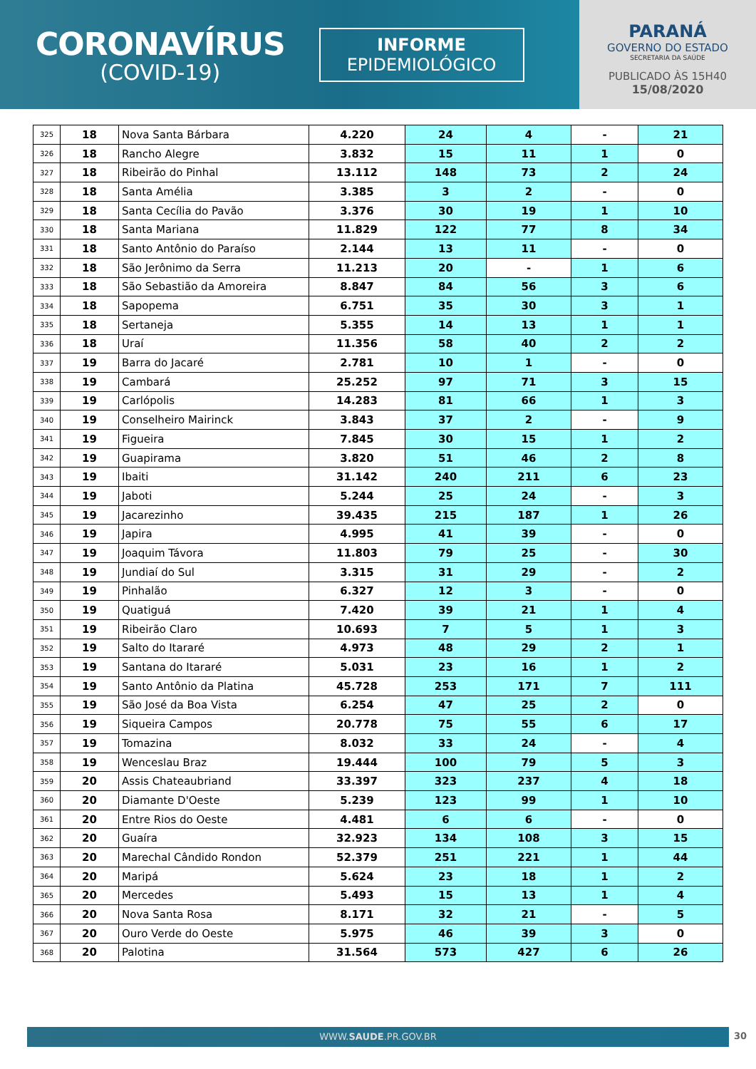CORONAVÍRUS
(COVID-19)
INFORME
EPIDEMIOLÓGICO
PARANÁ
GOVERNO DO ESTADO
SECRETARIA DA SAÚDE
PUBLICADO ÀS 15H40
15/08/2020
| 325 | 18 | Nova Santa Bárbara | 4.220 | 24 | 4 | - | 21 |
| 326 | 18 | Rancho Alegre | 3.832 | 15 | 11 | 1 | 0 |
| 327 | 18 | Ribeirão do Pinhal | 13.112 | 148 | 73 | 2 | 24 |
| 328 | 18 | Santa Amélia | 3.385 | 3 | 2 | - | 0 |
| 329 | 18 | Santa Cecília do Pavão | 3.376 | 30 | 19 | 1 | 10 |
| 330 | 18 | Santa Mariana | 11.829 | 122 | 77 | 8 | 34 |
| 331 | 18 | Santo Antônio do Paraíso | 2.144 | 13 | 11 | - | 0 |
| 332 | 18 | São Jerônimo da Serra | 11.213 | 20 | - | 1 | 6 |
| 333 | 18 | São Sebastião da Amoreira | 8.847 | 84 | 56 | 3 | 6 |
| 334 | 18 | Sapopema | 6.751 | 35 | 30 | 3 | 1 |
| 335 | 18 | Sertaneja | 5.355 | 14 | 13 | 1 | 1 |
| 336 | 18 | Uraí | 11.356 | 58 | 40 | 2 | 2 |
| 337 | 19 | Barra do Jacaré | 2.781 | 10 | 1 | - | 0 |
| 338 | 19 | Cambará | 25.252 | 97 | 71 | 3 | 15 |
| 339 | 19 | Carlópolis | 14.283 | 81 | 66 | 1 | 3 |
| 340 | 19 | Conselheiro Mairinck | 3.843 | 37 | 2 | - | 9 |
| 341 | 19 | Figueira | 7.845 | 30 | 15 | 1 | 2 |
| 342 | 19 | Guapirama | 3.820 | 51 | 46 | 2 | 8 |
| 343 | 19 | Ibaiti | 31.142 | 240 | 211 | 6 | 23 |
| 344 | 19 | Jaboti | 5.244 | 25 | 24 | - | 3 |
| 345 | 19 | Jacarezinho | 39.435 | 215 | 187 | 1 | 26 |
| 346 | 19 | Japira | 4.995 | 41 | 39 | - | 0 |
| 347 | 19 | Joaquim Távora | 11.803 | 79 | 25 | - | 30 |
| 348 | 19 | Jundiaí do Sul | 3.315 | 31 | 29 | - | 2 |
| 349 | 19 | Pinhalão | 6.327 | 12 | 3 | - | 0 |
| 350 | 19 | Quatiguá | 7.420 | 39 | 21 | 1 | 4 |
| 351 | 19 | Ribeirão Claro | 10.693 | 7 | 5 | 1 | 3 |
| 352 | 19 | Salto do Itararé | 4.973 | 48 | 29 | 2 | 1 |
| 353 | 19 | Santana do Itararé | 5.031 | 23 | 16 | 1 | 2 |
| 354 | 19 | Santo Antônio da Platina | 45.728 | 253 | 171 | 7 | 111 |
| 355 | 19 | São José da Boa Vista | 6.254 | 47 | 25 | 2 | 0 |
| 356 | 19 | Siqueira Campos | 20.778 | 75 | 55 | 6 | 17 |
| 357 | 19 | Tomazina | 8.032 | 33 | 24 | - | 4 |
| 358 | 19 | Wenceslau Braz | 19.444 | 100 | 79 | 5 | 3 |
| 359 | 20 | Assis Chateaubriand | 33.397 | 323 | 237 | 4 | 18 |
| 360 | 20 | Diamante D'Oeste | 5.239 | 123 | 99 | 1 | 10 |
| 361 | 20 | Entre Rios do Oeste | 4.481 | 6 | 6 | - | 0 |
| 362 | 20 | Guaíra | 32.923 | 134 | 108 | 3 | 15 |
| 363 | 20 | Marechal Cândido Rondon | 52.379 | 251 | 221 | 1 | 44 |
| 364 | 20 | Maripá | 5.624 | 23 | 18 | 1 | 2 |
| 365 | 20 | Mercedes | 5.493 | 15 | 13 | 1 | 4 |
| 366 | 20 | Nova Santa Rosa | 8.171 | 32 | 21 | - | 5 |
| 367 | 20 | Ouro Verde do Oeste | 5.975 | 46 | 39 | 3 | 0 |
| 368 | 20 | Palotina | 31.564 | 573 | 427 | 6 | 26 |
WWW.SAUDE.PR.GOV.BR 30